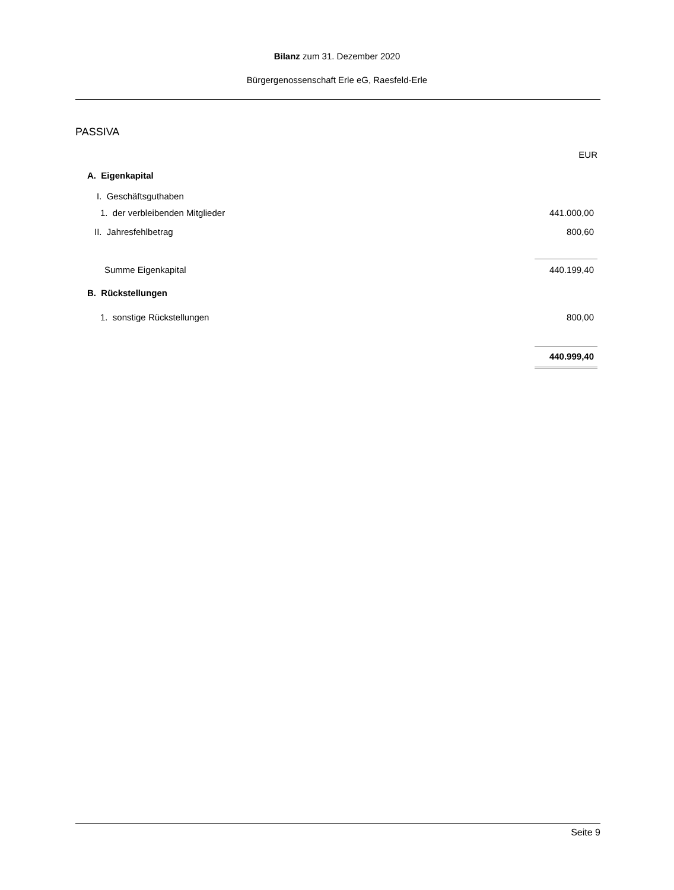Bilanz zum 31. Dezember 2020
Bürgergenossenschaft Erle eG, Raesfeld-Erle
PASSIVA
| | EUR |
| A. Eigenkapital | |
| I. Geschäftsguthaben | |
| 1. der verbleibenden Mitglieder | 441.000,00 |
| II. Jahresfehlbetrag | 800,60 |
| Summe Eigenkapital | 440.199,40 |
| B. Rückstellungen | |
| 1. sonstige Rückstellungen | 800,00 |
| | 440.999,40 |
Seite 9